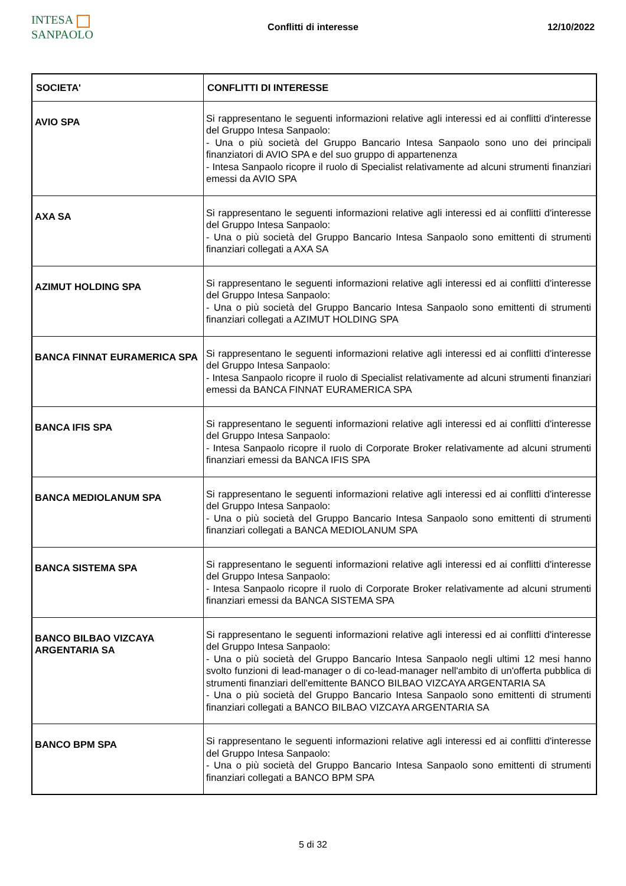INTESA SANPAOLO
Conflitti di interesse 12/10/2022
| SOCIETA' | CONFLITTI DI INTERESSE |
| --- | --- |
| AVIO SPA | Si rappresentano le seguenti informazioni relative agli interessi ed ai conflitti d'interesse del Gruppo Intesa Sanpaolo: - Una o più società del Gruppo Bancario Intesa Sanpaolo sono uno dei principali finanziatori di AVIO SPA e del suo gruppo di appartenenza - Intesa Sanpaolo ricopre il ruolo di Specialist relativamente ad alcuni strumenti finanziari emessi da AVIO SPA |
| AXA SA | Si rappresentano le seguenti informazioni relative agli interessi ed ai conflitti d'interesse del Gruppo Intesa Sanpaolo: - Una o più società del Gruppo Bancario Intesa Sanpaolo sono emittenti di strumenti finanziari collegati a AXA SA |
| AZIMUT HOLDING SPA | Si rappresentano le seguenti informazioni relative agli interessi ed ai conflitti d'interesse del Gruppo Intesa Sanpaolo: - Una o più società del Gruppo Bancario Intesa Sanpaolo sono emittenti di strumenti finanziari collegati a AZIMUT HOLDING SPA |
| BANCA FINNAT EURAMERICA SPA | Si rappresentano le seguenti informazioni relative agli interessi ed ai conflitti d'interesse del Gruppo Intesa Sanpaolo: - Intesa Sanpaolo ricopre il ruolo di Specialist relativamente ad alcuni strumenti finanziari emessi da BANCA FINNAT EURAMERICA SPA |
| BANCA IFIS SPA | Si rappresentano le seguenti informazioni relative agli interessi ed ai conflitti d'interesse del Gruppo Intesa Sanpaolo: - Intesa Sanpaolo ricopre il ruolo di Corporate Broker relativamente ad alcuni strumenti finanziari emessi da BANCA IFIS SPA |
| BANCA MEDIOLANUM SPA | Si rappresentano le seguenti informazioni relative agli interessi ed ai conflitti d'interesse del Gruppo Intesa Sanpaolo: - Una o più società del Gruppo Bancario Intesa Sanpaolo sono emittenti di strumenti finanziari collegati a BANCA MEDIOLANUM SPA |
| BANCA SISTEMA SPA | Si rappresentano le seguenti informazioni relative agli interessi ed ai conflitti d'interesse del Gruppo Intesa Sanpaolo: - Intesa Sanpaolo ricopre il ruolo di Corporate Broker relativamente ad alcuni strumenti finanziari emessi da BANCA SISTEMA SPA |
| BANCO BILBAO VIZCAYA ARGENTARIA SA | Si rappresentano le seguenti informazioni relative agli interessi ed ai conflitti d'interesse del Gruppo Intesa Sanpaolo: - Una o più società del Gruppo Bancario Intesa Sanpaolo negli ultimi 12 mesi hanno svolto funzioni di lead-manager o di co-lead-manager nell'ambito di un'offerta pubblica di strumenti finanziari dell'emittente BANCO BILBAO VIZCAYA ARGENTARIA SA - Una o più società del Gruppo Bancario Intesa Sanpaolo sono emittenti di strumenti finanziari collegati a BANCO BILBAO VIZCAYA ARGENTARIA SA |
| BANCO BPM SPA | Si rappresentano le seguenti informazioni relative agli interessi ed ai conflitti d'interesse del Gruppo Intesa Sanpaolo: - Una o più società del Gruppo Bancario Intesa Sanpaolo sono emittenti di strumenti finanziari collegati a BANCO BPM SPA |
5 di 32